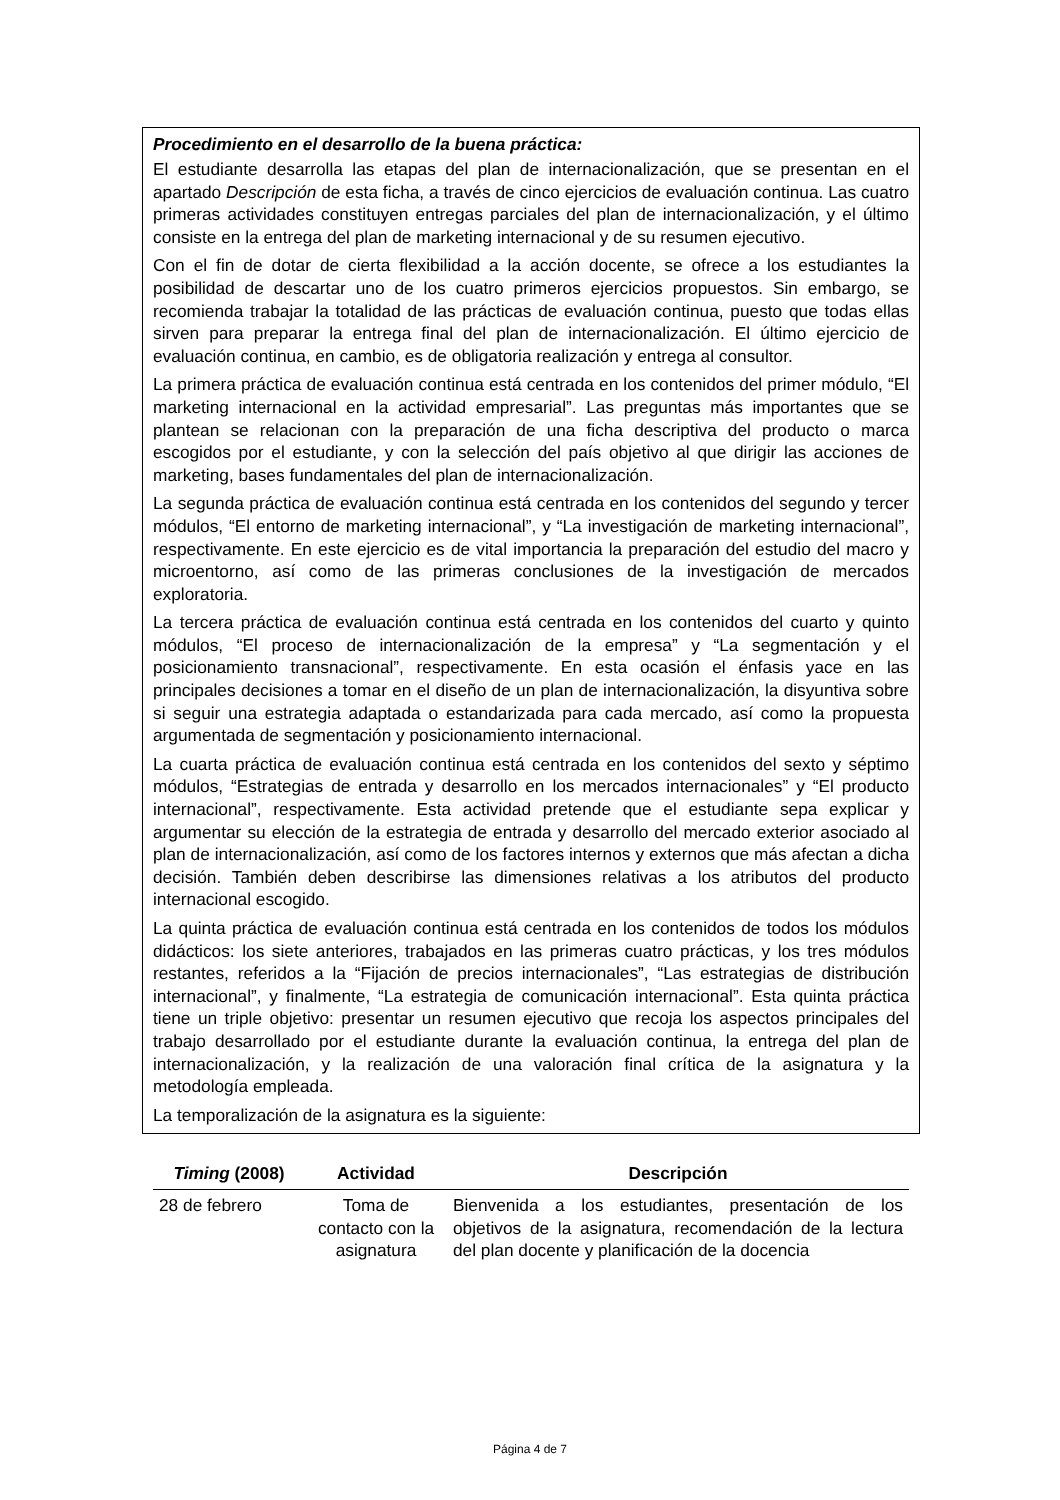Procedimiento en el desarrollo de la buena práctica:
El estudiante desarrolla las etapas del plan de internacionalización, que se presentan en el apartado Descripción de esta ficha, a través de cinco ejercicios de evaluación continua. Las cuatro primeras actividades constituyen entregas parciales del plan de internacionalización, y el último consiste en la entrega del plan de marketing internacional y de su resumen ejecutivo.
Con el fin de dotar de cierta flexibilidad a la acción docente, se ofrece a los estudiantes la posibilidad de descartar uno de los cuatro primeros ejercicios propuestos. Sin embargo, se recomienda trabajar la totalidad de las prácticas de evaluación continua, puesto que todas ellas sirven para preparar la entrega final del plan de internacionalización. El último ejercicio de evaluación continua, en cambio, es de obligatoria realización y entrega al consultor.
La primera práctica de evaluación continua está centrada en los contenidos del primer módulo, “El marketing internacional en la actividad empresarial”. Las preguntas más importantes que se plantean se relacionan con la preparación de una ficha descriptiva del producto o marca escogidos por el estudiante, y con la selección del país objetivo al que dirigir las acciones de marketing, bases fundamentales del plan de internacionalización.
La segunda práctica de evaluación continua está centrada en los contenidos del segundo y tercer módulos, “El entorno de marketing internacional”, y “La investigación de marketing internacional”, respectivamente. En este ejercicio es de vital importancia la preparación del estudio del macro y microentorno, así como de las primeras conclusiones de la investigación de mercados exploratoria.
La tercera práctica de evaluación continua está centrada en los contenidos del cuarto y quinto módulos, “El proceso de internacionalización de la empresa” y “La segmentación y el posicionamiento transnacional”, respectivamente. En esta ocasión el énfasis yace en las principales decisiones a tomar en el diseño de un plan de internacionalización, la disyuntiva sobre si seguir una estrategia adaptada o estandarizada para cada mercado, así como la propuesta argumentada de segmentación y posicionamiento internacional.
La cuarta práctica de evaluación continua está centrada en los contenidos del sexto y séptimo módulos, “Estrategias de entrada y desarrollo en los mercados internacionales” y “El producto internacional”, respectivamente. Esta actividad pretende que el estudiante sepa explicar y argumentar su elección de la estrategia de entrada y desarrollo del mercado exterior asociado al plan de internacionalización, así como de los factores internos y externos que más afectan a dicha decisión. También deben describirse las dimensiones relativas a los atributos del producto internacional escogido.
La quinta práctica de evaluación continua está centrada en los contenidos de todos los módulos didácticos: los siete anteriores, trabajados en las primeras cuatro prácticas, y los tres módulos restantes, referidos a la “Fijación de precios internacionales”, “Las estrategias de distribución internacional”, y finalmente, “La estrategia de comunicación internacional”. Esta quinta práctica tiene un triple objetivo: presentar un resumen ejecutivo que recoja los aspectos principales del trabajo desarrollado por el estudiante durante la evaluación continua, la entrega del plan de internacionalización, y la realización de una valoración final crítica de la asignatura y la metodología empleada.
La temporalización de la asignatura es la siguiente:
| Timing (2008) | Actividad | Descripción |
| --- | --- | --- |
| 28 de febrero | Toma de contacto con la asignatura | Bienvenida a los estudiantes, presentación de los objetivos de la asignatura, recomendación de la lectura del plan docente y planificación de la docencia |
Página 4 de 7